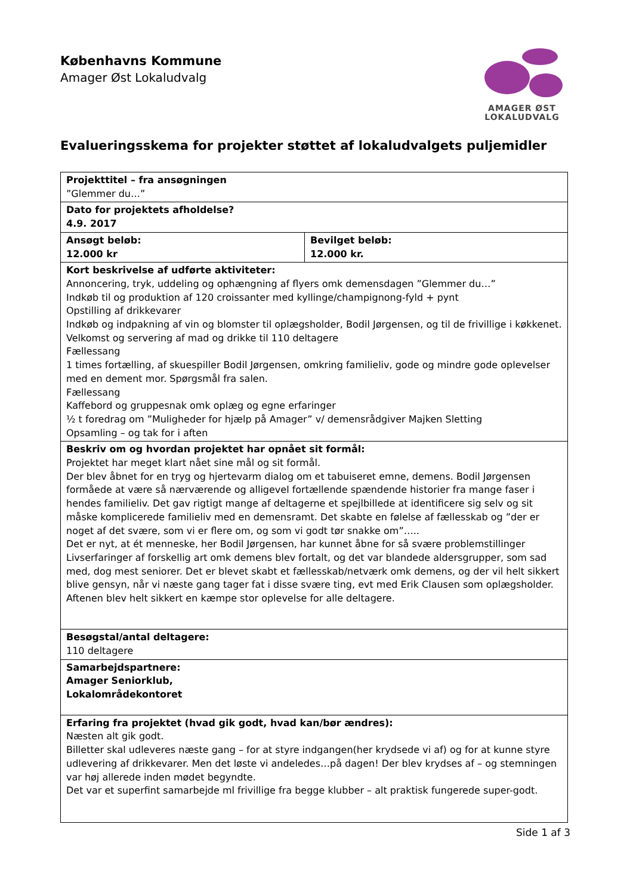Københavns Kommune
Amager Øst Lokaludvalg
AMAGER ØST
LOKALUDVALG
Evalueringsskema for projekter støttet af lokaludvalgets puljemidler
| Projekttitel – fra ansøgningen ”Glemmer du…” | |
| Dato for projektets afholdelse? 4.9. 2017 | |
| Ansøgt beløb: 12.000 kr | Bevilget beløb: 12.000 kr. |
| Kort beskrivelse af udførte aktiviteter: Annoncering, tryk, uddeling og ophængning af flyers omk demensdagen ”Glemmer du…” Indkøb til og produktion af 120 croissanter med kyllinge/champignong-fyld + pynt Opstilling af drikkevarer Indkøb og indpakning af vin og blomster til oplægsholder, Bodil Jørgensen, og til de frivillige i køkkenet. Velkomst og servering af mad og drikke til 110 deltagere Fællessang 1 times fortælling, af skuespiller Bodil Jørgensen, omkring familieliv, gode og mindre gode oplevelser med en dement mor. Spørgsmål fra salen. Fællessang Kaffebord og gruppesnak omk oplæg og egne erfaringer ½ t foredrag om ”Muligheder for hjælp på Amager” v/ demensrådgiver Majken Sletting Opsamling – og tak for i aften | |
| Beskriv om og hvordan projektet har opnået sit formål: Projektet har meget klart nået sine mål og sit formål. Der blev åbnet for en tryg og hjertevarm dialog om et tabuiseret emne, demens. Bodil Jørgensen formåede at være så nærværende og alligevel fortællende spændende historier fra mange faser i hendes familieliv. Det gav rigtigt mange af deltagerne et spejlbillede at identificere sig selv og sit måske komplicerede familieliv med en demensramt. Det skabte en følelse af fællesskab og ”der er noget af det svære, som vi er flere om, og som vi godt tør snakke om”….. Det er nyt, at ét menneske, her Bodil Jørgensen, har kunnet åbne for så svære problemstillinger Livserfaringer af forskellig art omk demens blev fortalt, og det var blandede aldersgrupper, som sad med, dog mest seniorer. Det er blevet skabt et fællesskab/netværk omk demens, og der vil helt sikkert blive gensyn, når vi næste gang tager fat i disse svære ting, evt med Erik Clausen som oplægsholder. Aftenen blev helt sikkert en kæmpe stor oplevelse for alle deltagere. | |
| Besøgstal/antal deltagere: 110 deltagere | |
| Samarbejdspartnere: Amager Seniorklub, Lokalområdekontoret | |
| Erfaring fra projektet (hvad gik godt, hvad kan/bør ændres): Næsten alt gik godt. Billetter skal udleveres næste gang – for at styre indgangen(her krydsede vi af) og for at kunne styre udlevering af drikkevarer. Men det løste vi andeledes…på dagen! Der blev krydses af – og stemningen var høj allerede inden mødet begyndte. Det var et superfint samarbejde ml frivillige fra begge klubber – alt praktisk fungerede super-godt. | |
Side 1 af 3